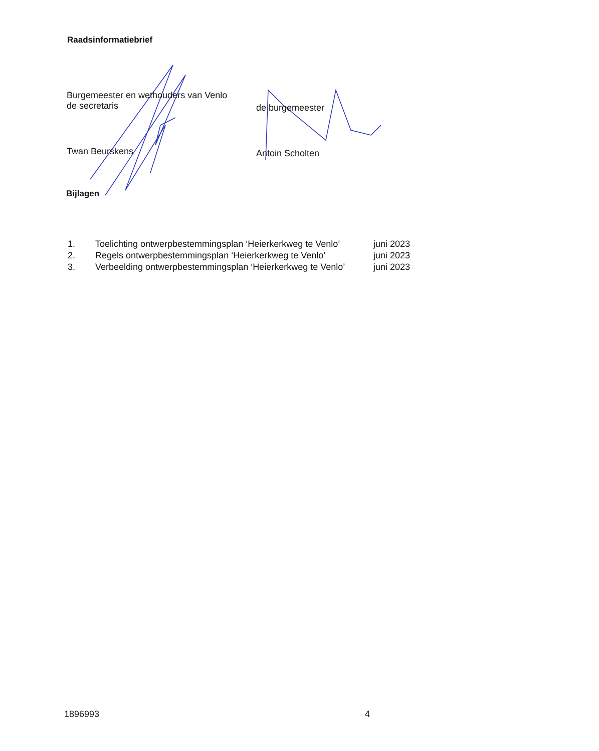Raadsinformatiebrief
Burgemeester en wethouders van Venlo
de secretaris
Twan Beurskens
de burgemeester
Antoin Scholten
Bijlagen
| 1. | Toelichting ontwerpbestemmingsplan ‘Heierkerkweg te Venlo’ | juni 2023 |
| 2. | Regels ontwerpbestemmingsplan ‘Heierkerkweg te Venlo’ | juni 2023 |
| 3. | Verbeelding ontwerpbestemmingsplan ‘Heierkerkweg te Venlo’ | juni 2023 |
1896993 4